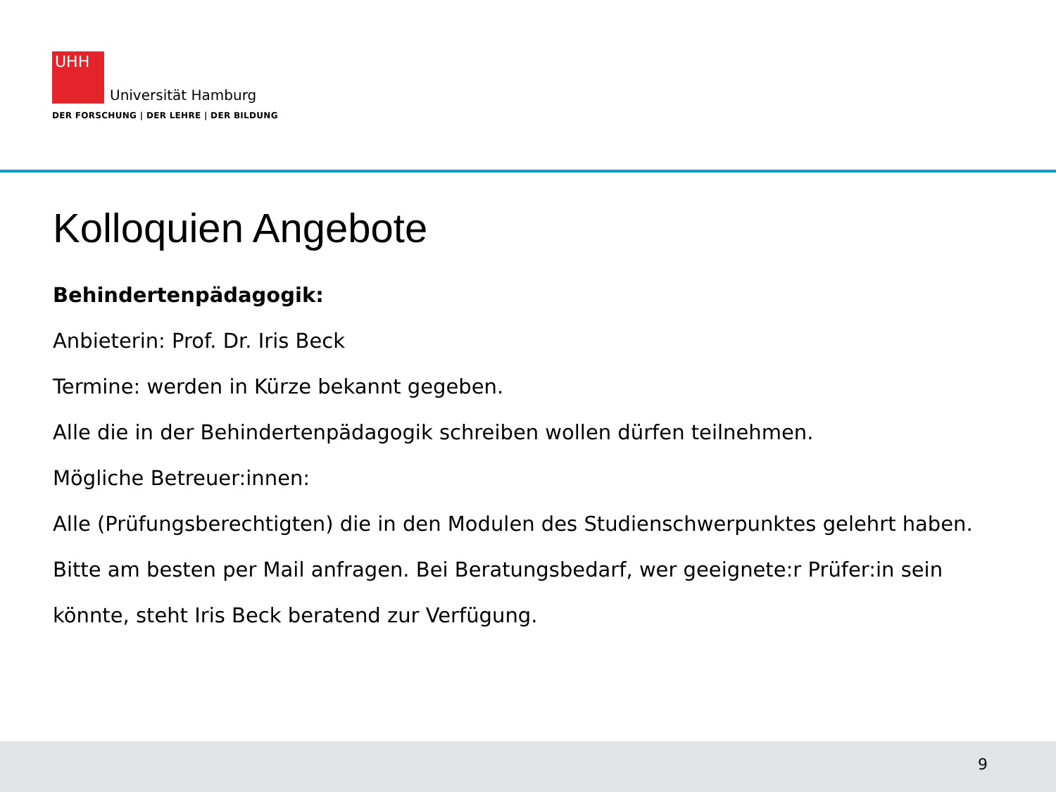UHH Universität Hamburg
DER FORSCHUNG | DER LEHRE | DER BILDUNG
Kolloquien Angebote
Behindertenpädagogik:
Anbieterin: Prof. Dr. Iris Beck
Termine: werden in Kürze bekannt gegeben.
Alle die in der Behindertenpädagogik schreiben wollen dürfen teilnehmen.
Mögliche Betreuer:innen:
Alle (Prüfungsberechtigten) die in den Modulen des Studienschwerpunktes gelehrt haben. Bitte am besten per Mail anfragen. Bei Beratungsbedarf, wer geeignete:r Prüfer:in sein könnte, steht Iris Beck beratend zur Verfügung.
9